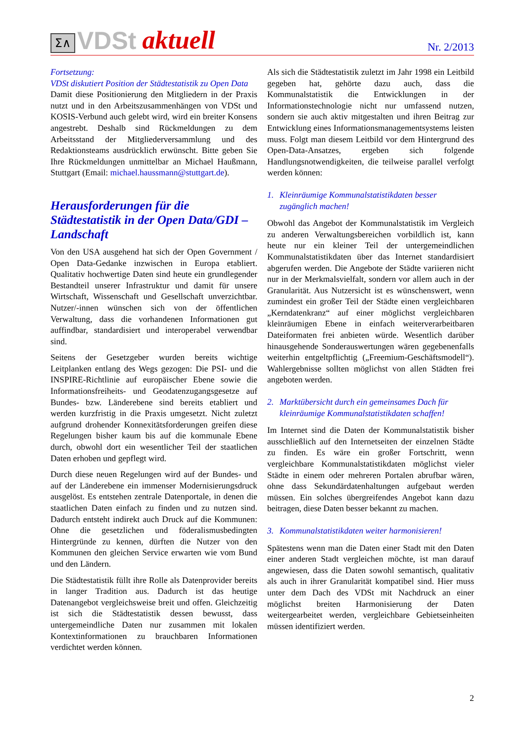Σ∧
VDSt aktuell
Nr. 2/2013
Fortsetzung:
VDSt diskutiert Position der Städtestatistik zu Open Data
Damit diese Positionierung den Mitgliedern in der Praxis nutzt und in den Arbeitszusammenhängen von VDSt und KOSIS-Verbund auch gelebt wird, wird ein breiter Konsens angestrebt. Deshalb sind Rückmeldungen zu dem Arbeitsstand der Mitgliederversammlung und des Redaktionsteams ausdrücklich erwünscht. Bitte geben Sie Ihre Rückmeldungen unmittelbar an Michael Haußmann, Stuttgart (Email: michael.haussmann@stuttgart.de).
Herausforderungen für die Städtestatistik in der Open Data/GDI – Landschaft
Von den USA ausgehend hat sich der Open Government / Open Data-Gedanke inzwischen in Europa etabliert. Qualitativ hochwertige Daten sind heute ein grundlegender Bestandteil unserer Infrastruktur und damit für unsere Wirtschaft, Wissenschaft und Gesellschaft unverzichtbar. Nutzer/-innen wünschen sich von der öffentlichen Verwaltung, dass die vorhandenen Informationen gut auffindbar, standardisiert und interoperabel verwendbar sind.
Seitens der Gesetzgeber wurden bereits wichtige Leitplanken entlang des Wegs gezogen: Die PSI- und die INSPIRE-Richtlinie auf europäischer Ebene sowie die Informationsfreiheits- und Geodatenzugangsgesetze auf Bundes- bzw. Länderebene sind bereits etabliert und werden kurzfristig in die Praxis umgesetzt. Nicht zuletzt aufgrund drohender Konnexitätsforderungen greifen diese Regelungen bisher kaum bis auf die kommunale Ebene durch, obwohl dort ein wesentlicher Teil der staatlichen Daten erhoben und gepflegt wird.
Durch diese neuen Regelungen wird auf der Bundes- und auf der Länderebene ein immenser Modernisierungsdruck ausgelöst. Es entstehen zentrale Datenportale, in denen die staatlichen Daten einfach zu finden und zu nutzen sind. Dadurch entsteht indirekt auch Druck auf die Kommunen: Ohne die gesetzlichen und föderalismusbedingten Hintergründe zu kennen, dürften die Nutzer von den Kommunen den gleichen Service erwarten wie vom Bund und den Ländern.
Die Städtestatistik füllt ihre Rolle als Datenprovider bereits in langer Tradition aus. Dadurch ist das heutige Datenangebot vergleichsweise breit und offen. Gleichzeitig ist sich die Städtestatistik dessen bewusst, dass untergemeindliche Daten nur zusammen mit lokalen Kontextinformationen zu brauchbaren Informationen verdichtet werden können.
Als sich die Städtestatistik zuletzt im Jahr 1998 ein Leitbild gegeben hat, gehörte dazu auch, dass die Kommunalstatistik die Entwicklungen in der Informationstechnologie nicht nur umfassend nutzen, sondern sie auch aktiv mitgestalten und ihren Beitrag zur Entwicklung eines Informationsmanagementsystems leisten muss. Folgt man diesem Leitbild vor dem Hintergrund des Open-Data-Ansatzes, ergeben sich folgende Handlungsnotwendigkeiten, die teilweise parallel verfolgt werden können:
1. Kleinräumige Kommunalstatistikdaten besser zugänglich machen!
Obwohl das Angebot der Kommunalstatistik im Vergleich zu anderen Verwaltungsbereichen vorbildlich ist, kann heute nur ein kleiner Teil der untergemeindlichen Kommunalstatistikdaten über das Internet standardisiert abgerufen werden. Die Angebote der Städte variieren nicht nur in der Merkmalsvielfalt, sondern vor allem auch in der Granularität. Aus Nutzersicht ist es wünschenswert, wenn zumindest ein großer Teil der Städte einen vergleichbaren „Kerndatenkranz“ auf einer möglichst vergleichbaren kleinräumigen Ebene in einfach weiterverarbeitbaren Dateiformaten frei anbieten würde. Wesentlich darüber hinausgehende Sonderauswertungen wären gegebenenfalls weiterhin entgeltpflichtig („Freemium-Geschäftsmodell“). Wahlergebnisse sollten möglichst von allen Städten frei angeboten werden.
2. Marktübersicht durch ein gemeinsames Dach für kleinräumige Kommunalstatistikdaten schaffen!
Im Internet sind die Daten der Kommunalstatistik bisher ausschließlich auf den Internetseiten der einzelnen Städte zu finden. Es wäre ein großer Fortschritt, wenn vergleichbare Kommunalstatistikdaten möglichst vieler Städte in einem oder mehreren Portalen abrufbar wären, ohne dass Sekundärdatenhaltungen aufgebaut werden müssen. Ein solches übergreifendes Angebot kann dazu beitragen, diese Daten besser bekannt zu machen.
3. Kommunalstatistikdaten weiter harmonisieren!
Spätestens wenn man die Daten einer Stadt mit den Daten einer anderen Stadt vergleichen möchte, ist man darauf angewiesen, dass die Daten sowohl semantisch, qualitativ als auch in ihrer Granularität kompatibel sind. Hier muss unter dem Dach des VDSt mit Nachdruck an einer möglichst breiten Harmonisierung der Daten weitergearbeitet werden, vergleichbare Gebietseinheiten müssen identifiziert werden.
2